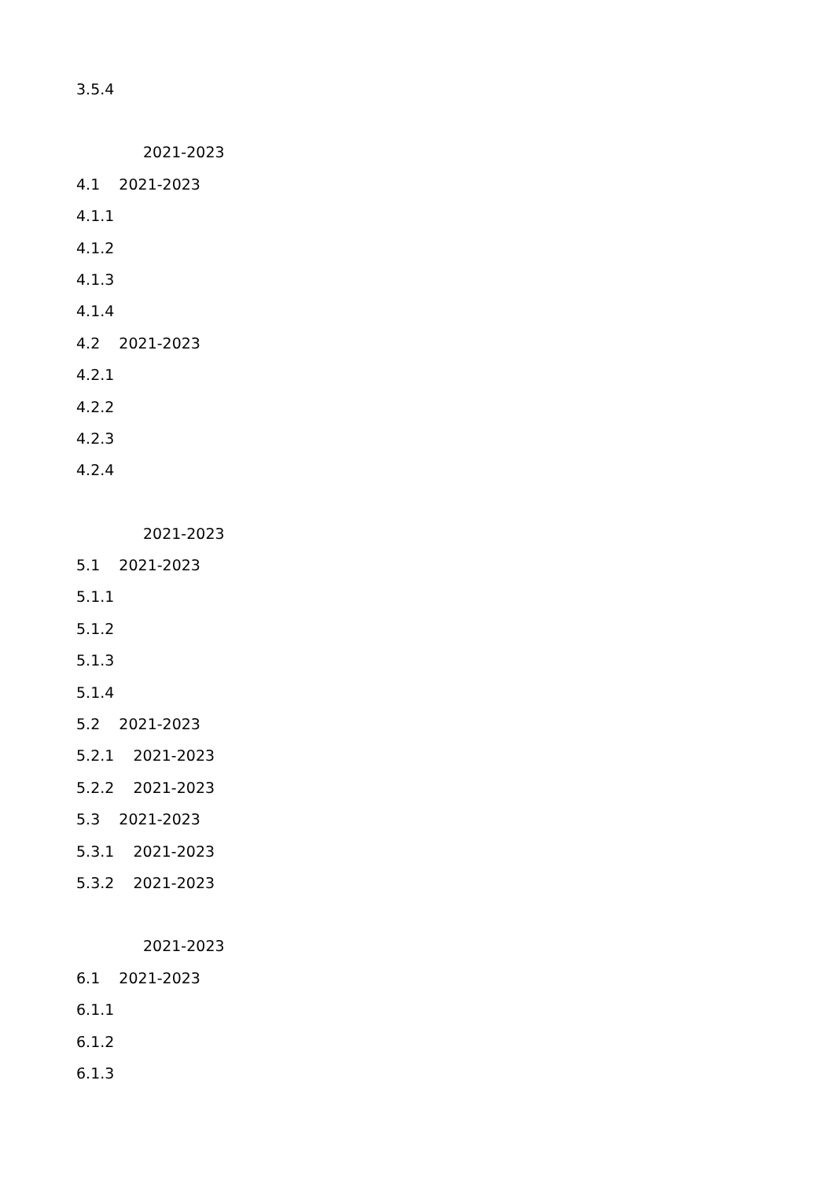3.5.4
2021-2023
4.1 2021-2023
4.1.1
4.1.2
4.1.3
4.1.4
4.2 2021-2023
4.2.1
4.2.2
4.2.3
4.2.4
2021-2023
5.1 2021-2023
5.1.1
5.1.2
5.1.3
5.1.4
5.2 2021-2023
5.2.1 2021-2023
5.2.2 2021-2023
5.3 2021-2023
5.3.1 2021-2023
5.3.2 2021-2023
2021-2023
6.1 2021-2023
6.1.1
6.1.2
6.1.3